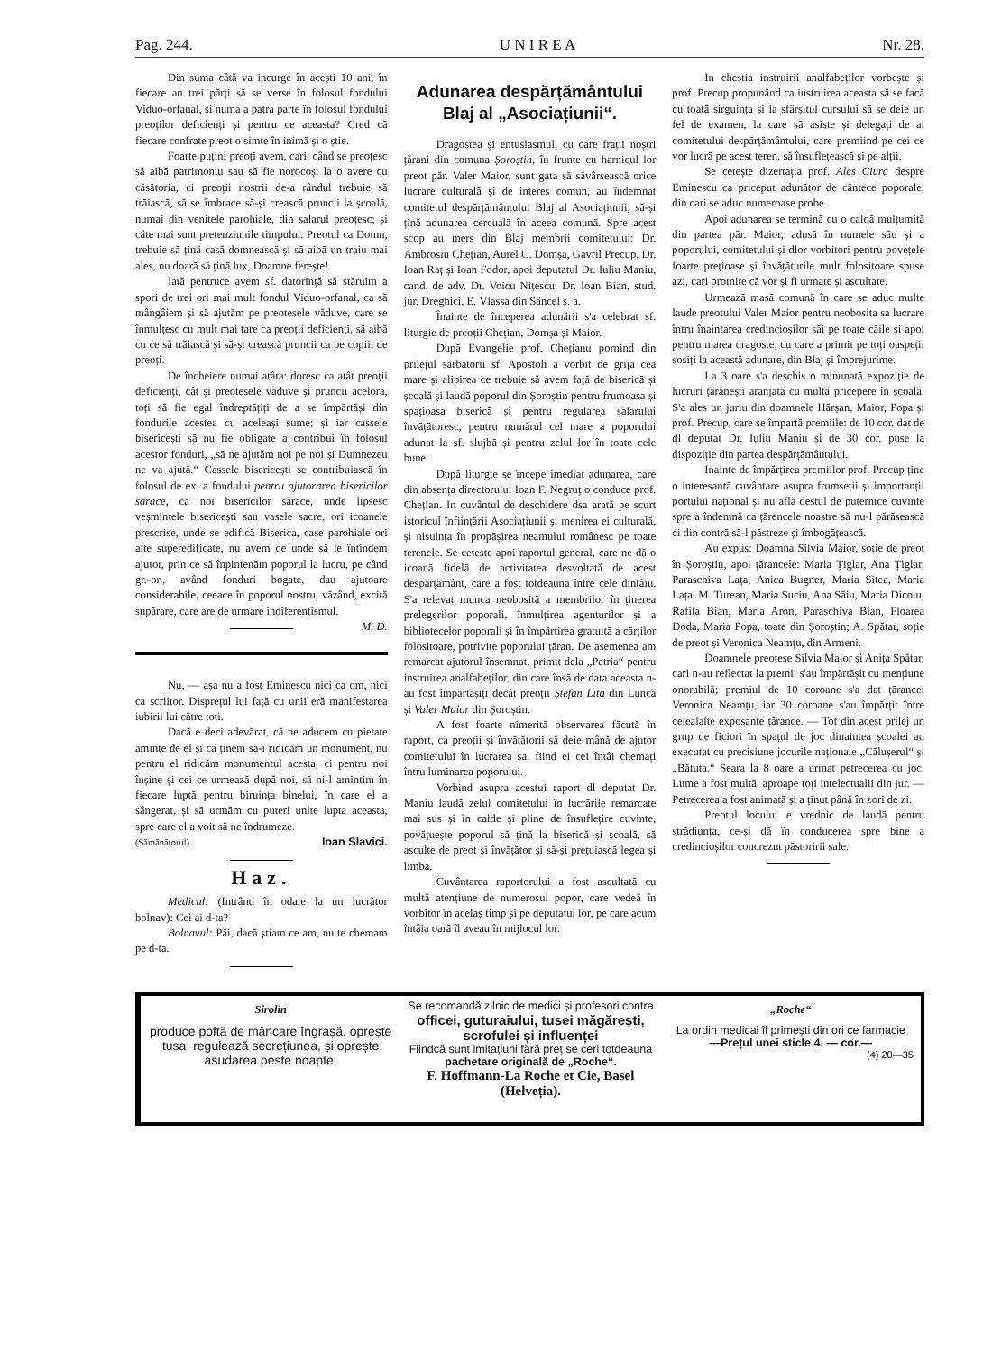Pag. 244. U N I R E A Nr. 28.
Din suma câtă va incurge în acești 10 ani, în fiecare an trei părți să se verse în folosul fondului Viduo-orfanal, și numa a patra parte în folosul fondului preoților deficienți și pentru ce aceasta? Cred că fiecare confrate preot o simte în inimă și o știe.
Foarte puțini preoți avem, cari, când se preoțesc să aibă patrimoniu sau să fie norocoși la o avere cu căsătoria, ci preoții nostrii de-a rândul trebuie să trăiască, să se îmbrace să-și crească pruncii la școală, numai din venitele parohiale, din salarul preoțesc; și câte mai sunt pretenziunile timpului. Preotul ca Domn, trebuie să țină casă domnească și să aibă un traiu mai ales, nu doară să țină lux, Doamne ferește!
Iată pentruce avem sf. datorință să stăruim a spori de trei ori mai mult fondul Viduo-orfanal, ca să mângâiem și să ajutăm pe preotesele văduve, care se înmulțesc cu mult mai tare ca preoții deficienți, să aibă cu ce să trăiască și să-și crească pruncii ca pe copiii de preoți.
De încheiere numai atâta: doresc ca atât preoții deficienți, cât și preotesele văduve și pruncii acelora, toți să fie egal îndreptățiți de a se împărtăși din fondurile acestea cu aceleași sume; și iar cassele bisericești să nu fie obligate a contribui în folosul acestor fonduri, „să ne ajutăm noi pe noi și Dumnezeu ne va ajută.“ Cassele bisericești se contribuiască în folosul de ex. a fondului pentru ajutorarea bisericilor sărace, că noi bisericilor sărace, unde lipsesc veșmintele bisericești sau vasele sacre, ori icoanele prescrise, unde se edifică Biserica, case parohiale ori alte superedificate, nu avem de unde să le întindem ajutor, prin ce să înpintenăm poporul la lucru, pe când gr.-or., având fonduri bogate, dau ajutoare considerabile, ceeace în poporul nostru, văzând, excită supărare, care are de urmare indiferentismul. M. D.
Nu, — așa nu a fost Eminescu nici ca om, nici ca scriitor. Disprețul lui față cu unii eră manifestarea iubirii lui către toți.
Dacă e deci adevărat, că ne aducem cu pietate aminte de el și că ținem să-i ridicăm un monument, nu pentru el ridicăm monumentul acesta, ci pentru noi înșine și cei ce urmează după noi, să ni-l amintim în fiecare luptă pentru biruința binelui, în care el a sângerat, și să urmăm cu puteri unite lupta aceasta, spre care el a voit să ne îndrumeze.
(Sămănătorul) Ioan Slavici.
Haz.
Medicul: (Intrând în odaie la un lucrător bolnav): Cei ai d-ta?
Bolnavul: Păi, dacă știam ce am, nu te chemam pe d-ta.
Adunarea despărțământului Blaj al „Asociațiunii“.
Dragostea și entusiasmul, cu care frații noștri țărani din comuna Șoroștin, în frunte cu harnicul lor preot păr. Valer Maior, sunt gata să săvârșească orice lucrare culturală și de interes comun, au îndemnat comitetul despărțământului Blaj al Asociațiunii, să-și țină adunarea cercuală în aceea comună. Spre acest scop au mers din Blaj membrii comitetului: Dr. Ambrosiu Chețian, Aurel C. Domșa, Gavril Precup, Dr. Ioan Raț și Ioan Fodor, apoi deputatul Dr. Iuliu Maniu, cand. de adv. Dr. Voicu Nițescu, Dr. Ioan Bian, stud. jur. Dreghici, E. Vlassa din Sâncel ș. a.
Înainte de începerea adunării s'a celebrat sf. liturgie de preoții Chețian, Domșa și Maior.
După Evangelie prof. Chețianu pornind din prilejul sărbătorii sf. Apostoli a vorbit de grija cea mare și alipirea ce trebuie să avem față de biserică și școală și laudă poporul din Șoroștin pentru frumoasa și spațioasa biserică și pentru regularea salarului învățătoresc, pentru numărul cel mare a poporului adunat la sf. slujbă și pentru zelul lor în toate cele bune.
După liturgie se începe imediat adunarea, care din absența directorului Ioan F. Negruț o conduce prof. Chețian. In cuvântul de deschidere dsa arată pe scurt istoricul înființării Asociațiunii și menirea ei culturală, și nisuința în propășirea neamului românesc pe toate terenele. Se cetește apoi raportul general, care ne dă o icoană fidelă de activitatea desvoltată de acest despărțământ, care a fost totdeauna între cele dintâiu. S'a relevat munca neobosită a membrilor în ținerea prelegerilor poporali, înmulțirea agenturilor și a bibliotecelor poporali și în împărțirea gratuită a cărților folositoare, potrivite poporului țăran. De asemenea am remarcat ajutorul însemnat, primit dela „Patria“ pentru instruirea analfabeților, din care însă de data aceasta n-au fost împărtășiți decât preoții Ștefan Lita din Luncă și Valer Maior din Șoroștin.
A fost foarte nimerită observarea făcută în raport, ca preoții și învățătorii să deie mână de ajutor comitetului în lucrarea sa, fiind ei cei întâi chemați întru luminarea poporului.
Vorbind asupra acestui raport dl deputat Dr. Maniu laudă zelul comitetului în lucrările remarcate mai sus și în calde și pline de însuflețire cuvinte, povățuește poporul să țină la biserică și școală, să asculte de preot și învățător și să-și prețuiască legea și limba.
Cuvântarea raportorului a fost ascultată cu multă atențiune de numerosul popor, care vedeă în vorbitor în acelaș timp și pe deputatul lor, pe care acum întâia oară îl aveau în mijlocul lor.
In chestia instruirii analfabeților vorbește și prof. Precup propunând ca instruirea aceasta să se facă cu toată sirguința și la sfârșitul cursului să se deie un fel de examen, la care să asiste și delegați de ai comitetului despărțământului, care premiind pe cei ce vor lucră pe acest teren, să însuflețească și pe alții.
Se cetește dizertația prof. Ales Ciura despre Eminescu ca priceput adunător de cântece poporale, din cari se aduc numeroase probe.
Apoi adunarea se termină cu o caldă mulțumită din partea păr. Maior, adusă în numele său și a poporului, comitetului și dlor vorbitori pentru povețele foarte prețioase și învățăturile mult folositoare spuse azi, cari promite că vor și fi urmate și ascultate.
Urmează masă comună în care se aduc multe laude preotului Valer Maior pentru neobosita sa lucrare întru înaintarea credincioșilor săi pe toate căile și apoi pentru marea dragoste, cu care a primit pe toți oaspeții sosiți la această adunare, din Blaj și împrejurime.
La 3 oare s'a deschis o minunată expoziție de lucruri țărănești aranjată cu multă pricepere în școală. S'a ales un juriu din doamnele Hărșan, Maior, Popa și prof. Precup, care se împartă premiile: de 10 cor. dat de dl deputat Dr. Iuliu Maniu și de 30 cor. puse la dispoziție din partea despărțământului.
Inainte de împărțirea premiilor prof. Precup ține o interesantă cuvântare asupra frumseții și importanții portului național și nu află destul de puternice cuvinte spre a îndemnă ca țărencele noastre să nu-l părăsească ci din contră să-l păstreze și îmbogățească.
Au expus: Doamna Silvia Maior, soție de preot în Șoroștin, apoi țărancele: Maria Țiglar, Ana Țiglar, Paraschiva Lața, Anica Bugner, Maria Șitea, Maria Lața, M. Turean, Maria Suciu, Ana Săiu, Maria Dicoiu, Rafila Bian, Maria Aron, Paraschiva Bian, Floarea Doda, Maria Popa, toate din Șoroștin; A. Spătar, soție de preot și Veronica Neamțu, din Armeni.
Doamnele preotese Silvia Maior și Anița Spătar, cari n-au reflectat la premii s'au împărtășit cu mențiune onorabilă; premiul de 10 coroane s'a dat țărancei Veronica Neamțu, iar 30 coroane s'au împărțit între celealalte exposante țărance. — Tot din acest prilej un grup de ficiori în spațul de joc dinaintea școalei au executat cu precisiune jocurile naționale „Călușerul“ și „Bătuta.“ Seara la 8 oare a urmat petrecerea cu joc. Lume a fost multă, aproape toți intelectualii din jur. — Petrecerea a fost animată și a ținut până în zori de zi.
Preotul locului e vrednic de laudă pentru strădiunța, ce-și dă în conducerea spre bine a credincioșilor concrezut păstoririi sale.
Sirolin
produce poftă de mâncare îngrașă, oprește tusa, regulează secrețiunea, și oprește asudarea peste noapte.
Se recomandă zilnic de medici și profesori contra
officei, guturaiului, tusei măgărești, scrofulei și influenței
Fiindcă sunt imitațiuni fără preț se ceri totdeauna pachetare originală de „Roche“.
F. Hoffmann-La Roche et Cie, Basel (Helveția).
„Roche“
La ordin medical îl primești din ori ce farmacie
—Prețul unei sticle 4. — cor.—
(4) 20—35